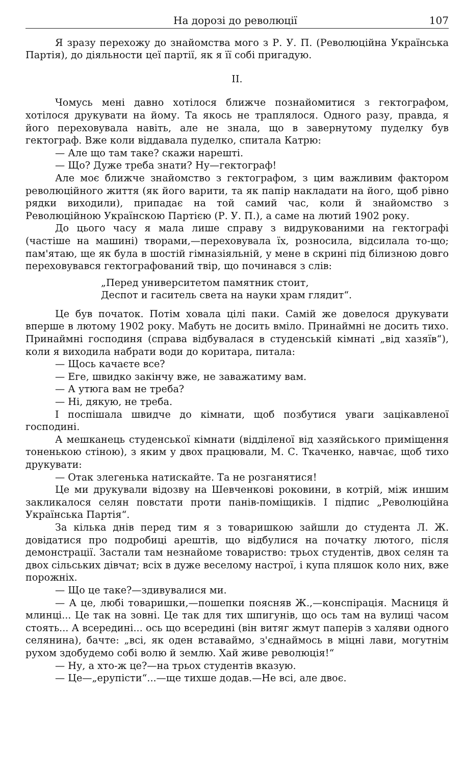На дорозі до революції 107
Я зразу перехожу до знайомства мого з Р. У. П. (Революційна Українська Партія), до діяльности цеї партії, як я її собі пригадую.
II.
Чомусь мені давно хотілося ближче познайомитися з гектографом, хотілося друкувати на йому. Та якось не траплялося. Одного разу, правда, я його переховувала навіть, але не знала, що в завернутому пуделку був гектограф. Вже коли віддавала пуделко, спитала Катрю:
— Але що там таке? скажи нарешті.
— Що? Дуже треба знати? Ну—гектограф!
Але моє ближче знайомство з гектографом, з цим важливим фактором революційного життя (як його варити, та як папір накладати на його, щоб рівно рядки виходили), припадає на той самий час, коли й знайомство з Революційною Українскою Партією (Р. У. П.), а саме на лютий 1902 року.
До цього часу я мала лише справу з видрукованими на гектографі (частіше на машині) творами,—переховувала їх, розносила, відсилала то-що; пам'ятаю, ще як була в шостій гімназіяльній, у мене в скрині під білизною довго переховувався гектографований твір, що починався з слів:
„Перед университетом памятник стоит,
Деспот и гаситель света на науки храм глядит“.
Це був початок. Потім ховала цілі паки. Самій же довелося друкувати вперше в лютому 1902 року. Мабуть не досить вміло. Принаймні не досить тихо. Принаймні господиня (справа відбувалася в студенській кімнаті „від хазяїв“), коли я виходила набрати води до коритара, питала:
— Щось качаєте все?
— Еге, швидко закінчу вже, не заважатиму вам.
— А утюга вам не треба?
— Ні, дякую, не треба.
І поспішала швидче до кімнати, щоб позбутися уваги зацікавленої господині.
А мешканець студенської кімнати (відділеної від хазяйського приміщення тоненькою стіною), з яким у двох працювали, М. С. Ткаченко, навчає, щоб тихо друкувати:
— Отак злегенька натискайте. Та не розганятися!
Це ми друкували відозву на Шевченкові роковини, в котрій, між иншим закликалося селян повстати проти панів-поміщиків. І підпис „Революційна Українська Партія“.
За кілька днів перед тим я з товаришкою зайшли до студента Л. Ж. довідатися про подробиці арештів, що відбулися на початку лютого, після демонстрації. Застали там незнайоме товариство: трьох студентів, двох селян та двох сільських дівчат; всіх в дуже веселому настрої, і купа пляшок коло них, вже порожніх.
— Що це таке?—здивувалися ми.
— А це, любі товаришки,—пошепки поясняв Ж.,—конспірація. Масниця й млинці... Це так на зовні. Це так для тих шпигунів, що ось там на вулиці часом стоять... А всередині... ось що всередині (він витяг жмут паперів з халяви одного селянина), бачте: „всі, як оден вставаймо, з'єднаймось в міцні лави, могутнім рухом здобудемо собі волю й землю. Хай живе революція!“
— Ну, а хто-ж це?—на трьох студентів вказую.
— Це—„ерупісти“...—ще тихше додав.—Не всі, але двоє.